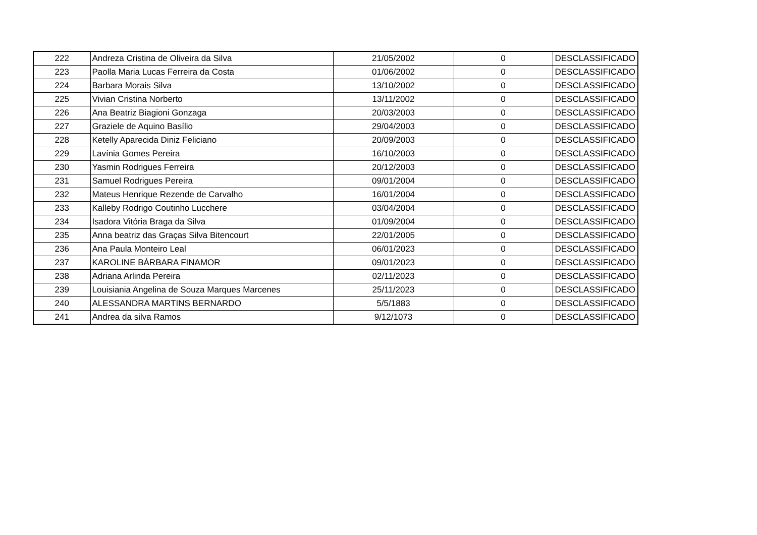| 222 | Andreza Cristina de Oliveira da Silva | 21/05/2002 | 0 | DESCLASSIFICADO |
| 223 | Paolla Maria Lucas Ferreira da Costa | 01/06/2002 | 0 | DESCLASSIFICADO |
| 224 | Barbara Morais Silva | 13/10/2002 | 0 | DESCLASSIFICADO |
| 225 | Vivian Cristina Norberto | 13/11/2002 | 0 | DESCLASSIFICADO |
| 226 | Ana Beatriz Biagioni Gonzaga | 20/03/2003 | 0 | DESCLASSIFICADO |
| 227 | Graziele de Aquino Basílio | 29/04/2003 | 0 | DESCLASSIFICADO |
| 228 | Ketelly Aparecida Diniz Feliciano | 20/09/2003 | 0 | DESCLASSIFICADO |
| 229 | Lavínia Gomes Pereira | 16/10/2003 | 0 | DESCLASSIFICADO |
| 230 | Yasmin Rodrigues Ferreira | 20/12/2003 | 0 | DESCLASSIFICADO |
| 231 | Samuel Rodrigues Pereira | 09/01/2004 | 0 | DESCLASSIFICADO |
| 232 | Mateus Henrique Rezende de Carvalho | 16/01/2004 | 0 | DESCLASSIFICADO |
| 233 | Kalleby Rodrigo Coutinho Lucchere | 03/04/2004 | 0 | DESCLASSIFICADO |
| 234 | Isadora Vitória Braga da Silva | 01/09/2004 | 0 | DESCLASSIFICADO |
| 235 | Anna beatriz das Graças Silva Bitencourt | 22/01/2005 | 0 | DESCLASSIFICADO |
| 236 | Ana Paula Monteiro Leal | 06/01/2023 | 0 | DESCLASSIFICADO |
| 237 | KAROLINE BÁRBARA FINAMOR | 09/01/2023 | 0 | DESCLASSIFICADO |
| 238 | Adriana Arlinda Pereira | 02/11/2023 | 0 | DESCLASSIFICADO |
| 239 | Louisiania Angelina de Souza Marques Marcenes | 25/11/2023 | 0 | DESCLASSIFICADO |
| 240 | ALESSANDRA MARTINS BERNARDO | 5/5/1883 | 0 | DESCLASSIFICADO |
| 241 | Andrea da silva Ramos | 9/12/1073 | 0 | DESCLASSIFICADO |